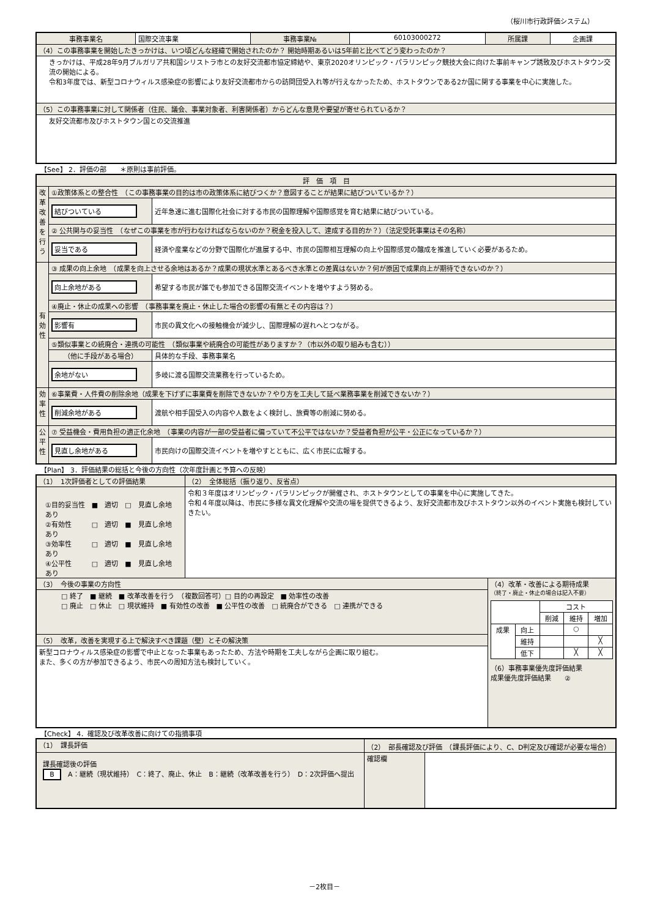（桜川市行政評価システム）
| 事務事業名 | 国際交流事業 | 事務事業№ | 60103000272 | 所属課 | 企画課 |
| （4）この事務事業を開始したきっかけは、いつ頃どんな経緯で開始されたのか？ 開始時期あるいは5年前と比べてどう変わったのか？ | | | | | |
| きっかけは、平成28年9月ブルガリア共和国シリストラ市との友好交流都市協定締結や、東京2020オリンピック・パラリンピック競技大会に向けた事前キャンプ誘致及びホストタウン交流の開始による。 令和3年度では、新型コロナウィルス感染症の影響により友好交流都市からの訪問団受入れ等が行えなかったため、ホストタウンである2か国に関する事業を中心に実施した。 | | | | | |
| （5）この事務事業に対して関係者（住民、議会、事業対象者、利害関係者）からどんな意見や要望が寄せられているか？ | | | | | |
| 友好交流都市及びホストタウン国との交流推進 | | | | | |
【See】 2．評価の部　　＊原則は事前評価。
| 評 価 項 目 | | |
| 改革改善を行う | ①政策体系との整合性 （この事務事業の目的は市の政策体系に結びつくか？意図することが結果に結びついているか？） | |
| | 結びついている | 近年急速に進む国際化社会に対する市民の国際理解や国際感覚を育む結果に結びついている。 |
| | ② 公共関与の妥当性 （なぜこの事業を市が行わなければならないのか？税金を投入して、達成する目的か？）（法定受託事業はその名称） | |
| | 妥当である | 経済や産業などの分野で国際化が進展する中、市民の国際相互理解の向上や国際感覚の醸成を推進していく必要があるため。 |
| 有効性 | ③ 成果の向上余地 （成果を向上させる余地はあるか？成果の現状水準とあるべき水準との差異はないか？何が原因で成果向上が期待できないのか？） | |
| | 向上余地がある | 希望する市民が誰でも参加できる国際交流イベントを増やすよう努める。 |
| | ④廃止・休止の成果への影響 （事務事業を廃止・休止した場合の影響の有無とその内容は？） | |
| | 影響有 | 市民の異文化への接触機会が減少し、国際理解の遅れへとつながる。 |
| | ⑤類似事業との統廃合・連携の可能性 （類似事業や統廃合の可能性がありますか？（市以外の取り組みも含む）） | |
| | （他に手段がある場合） | 具体的な手段、事務事業名 |
| | 余地がない | 多岐に渡る国際交流業務を行っているため。 |
| 効率性 | ⑥事業費・人件費の削除余地（成果を下げずに事業費を削除できないか？やり方を工夫して延べ業務事業を削減できないか？） | |
| | 削減余地がある | 渡航や相手国受入の内容や人数をよく検討し、旅費等の削減に努める。 |
| 公平性 | ⑦ 受益機会・費用負担の適正化余地 （事業の内容が一部の受益者に偏っていて不公平ではないか？受益者負担が公平・公正になっているか？） | |
| | 見直し余地がある | 市民向けの国際交流イベントを増やすとともに、広く市民に広報する。 |
【Plan】 3．評価結果の総括と今後の方向性（次年度計画と予算への反映）
| （1） 1次評価者としての評価結果 | （2） 全体総括（振り返り、反省点） | |
| ①目的妥当性 ■ 適切 □ 見直し余地あり ②有効性 □ 適切 ■ 見直し余地あり ③効率性 □ 適切 ■ 見直し余地あり ④公平性 □ 適切 ■ 見直し余地あり | 令和３年度はオリンピック・パラリンピックが開催され、ホストタウンとしての事業を中心に実施してきた。 令和４年度以降は、市民に多様な異文化理解や交流の場を提供できるよう、友好交流都市及びホストタウン以外のイベント実施も検討していきたい。 | |
| （3） 今後の事業の方向性 | | （4）改革・改善による期待成果 （終了・廃止・休止の場合は記入不要） / / / コスト / / / / / / 削減 / 維持 / 増加 / / 成果 / 向上 / / ○ / / / / 維持 / / / ╳ / / / 低下 / / ╳ / ╳ / （6）事務事業優先度評価結果 成果優先度評価結果 ② |
| □ 終了 ■ 継続 ■ 改革改善を行う （複数回答可）□ 目的の再設定 ■ 効率性の改善 □ 廃止 □ 休止 □ 現状維持 ■ 有効性の改善 ■ 公平性の改善 □ 統廃合ができる □ 連携ができる | | |
| （5） 改革，改善を実現する上で解決すべき課題（壁）とその解決策 | | |
| 新型コロナウィルス感染症の影響で中止となった事業もあったため、方法や時期を工夫しながら企画に取り組む。 また、多くの方が参加できるよう、市民への周知方法も検討していく。 | | |
【Check】 4．確認及び改革改善に向けての指摘事項
| （1） 課長評価 | （2） 部長確認及び評価 （課長評価により、C、D判定及び確認が必要な場合） | |
| 課長確認後の評価 B A：継続（現状維持） C：終了、廃止、休止 B：継続（改革改善を行う） D：2次評価へ提出 | 確認欄 | |
－2枚目－